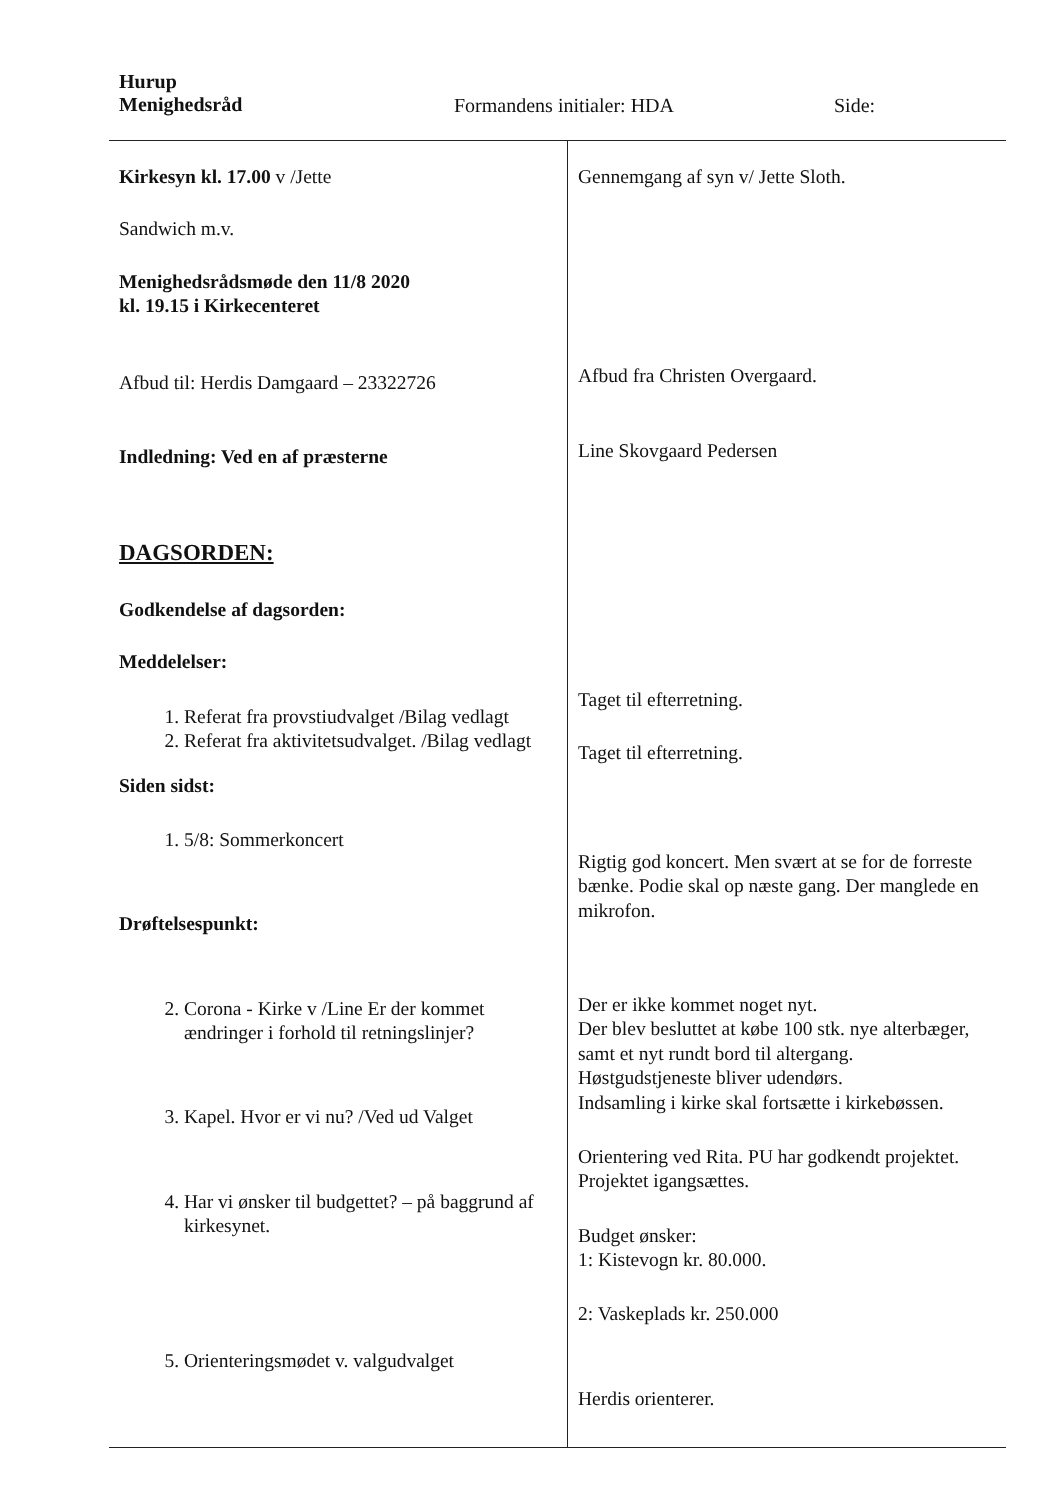Hurup
Menighedsråd
Formandens initialer: HDA Side:
| Kirkesyn kl. 17.00 v /Jette Sandwich m.v. Menighedsrådsmøde den 11/8 2020 kl. 19.15 i Kirkecenteret Afbud til: Herdis Damgaard – 23322726 Indledning: Ved en af præsterne DAGSORDEN: Godkendelse af dagsorden: Meddelelser: 1. Referat fra provstiudvalget /Bilag vedlagt 2. Referat fra aktivitetsudvalget. /Bilag vedlagt Siden sidst: 1. 5/8: Sommerkoncert Drøftelsespunkt: 2. Corona - Kirke v /Line Er der kommet ændringer i forhold til retningslinjer? 3. Kapel. Hvor er vi nu? /Ved ud Valget 4. Har vi ønsker til budgettet? – på baggrund af kirkesynet. 5. Orienteringsmødet v. valgudvalget | Gennemgang af syn v/ Jette Sloth. Afbud fra Christen Overgaard. Line Skovgaard Pedersen Taget til efterretning. Taget til efterretning. Rigtig god koncert. Men svært at se for de forreste bænke. Podie skal op næste gang. Der manglede en mikrofon. Der er ikke kommet noget nyt. Der blev besluttet at købe 100 stk. nye alterbæger, samt et nyt rundt bord til altergang. Høstgudstjeneste bliver udendørs. Indsamling i kirke skal fortsætte i kirkebøssen. Orientering ved Rita. PU har godkendt projektet. Projektet igangsættes. Budget ønsker: 1: Kistevogn kr. 80.000. 2: Vaskeplads kr. 250.000 Herdis orienterer. |